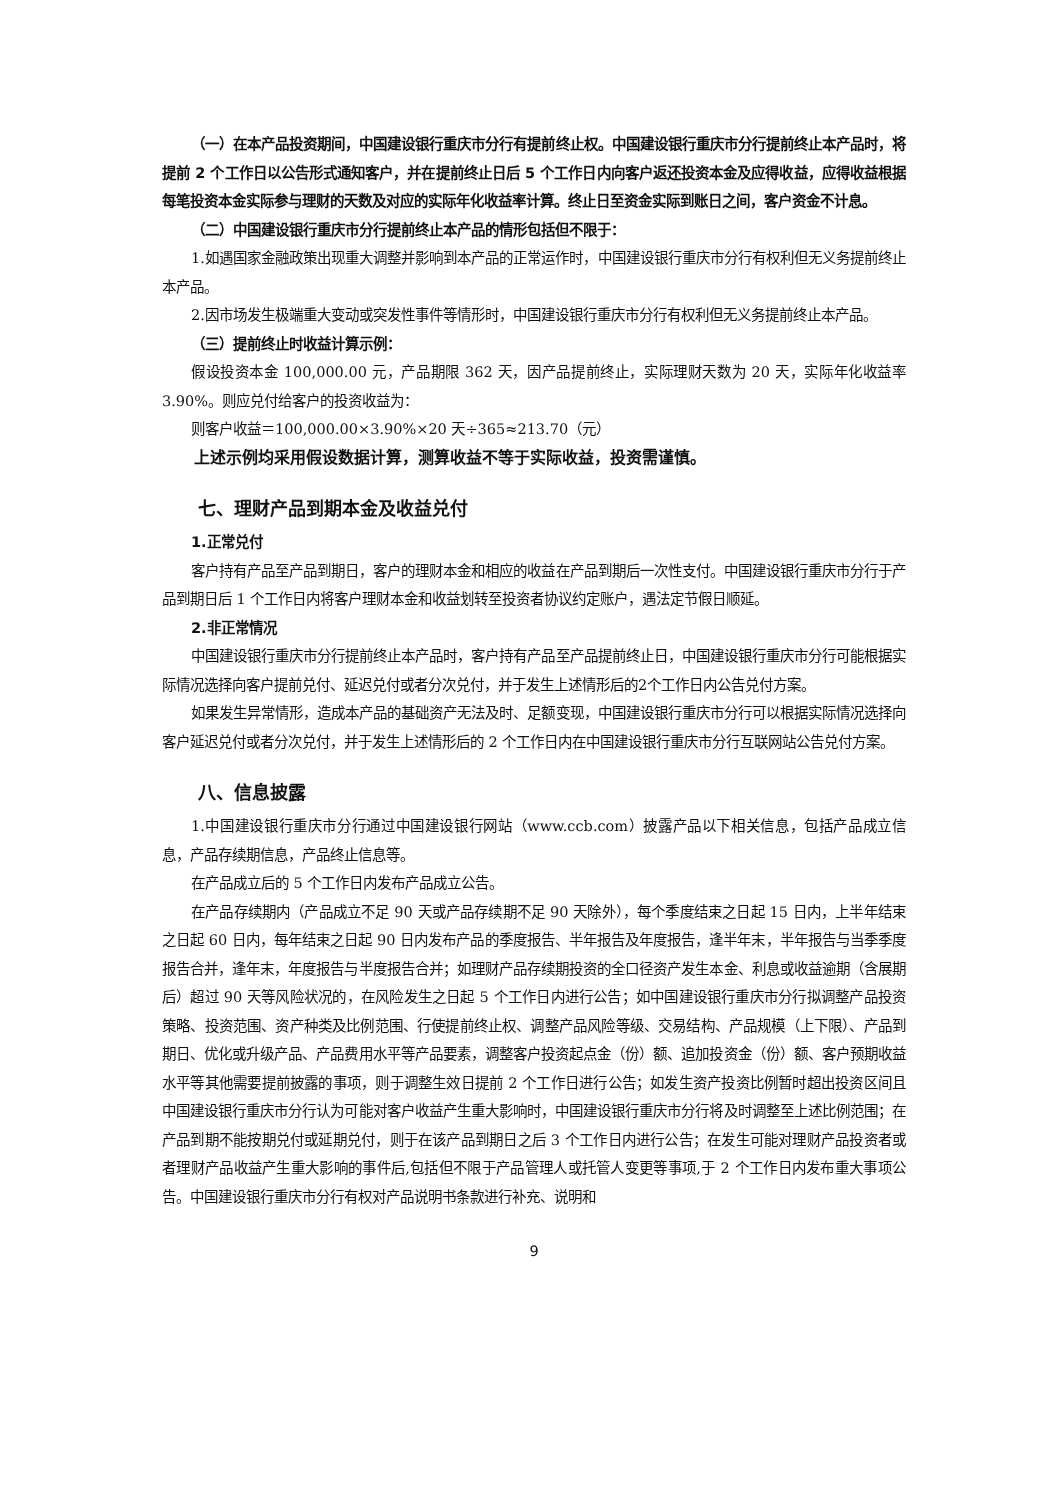（一）在本产品投资期间，中国建设银行重庆市分行有提前终止权。中国建设银行重庆市分行提前终止本产品时，将提前 2 个工作日以公告形式通知客户，并在提前终止日后 5 个工作日内向客户返还投资本金及应得收益，应得收益根据每笔投资本金实际参与理财的天数及对应的实际年化收益率计算。终止日至资金实际到账日之间，客户资金不计息。
（二）中国建设银行重庆市分行提前终止本产品的情形包括但不限于：
1.如遇国家金融政策出现重大调整并影响到本产品的正常运作时，中国建设银行重庆市分行有权利但无义务提前终止本产品。
2.因市场发生极端重大变动或突发性事件等情形时，中国建设银行重庆市分行有权利但无义务提前终止本产品。
（三）提前终止时收益计算示例：
假设投资本金 100,000.00 元，产品期限 362 天，因产品提前终止，实际理财天数为 20 天，实际年化收益率 3.90%。则应兑付给客户的投资收益为：
则客户收益＝100,000.00×3.90%×20 天÷365≈213.70（元）
上述示例均采用假设数据计算，测算收益不等于实际收益，投资需谨慎。
七、理财产品到期本金及收益兑付
1.正常兑付
客户持有产品至产品到期日，客户的理财本金和相应的收益在产品到期后一次性支付。中国建设银行重庆市分行于产品到期日后 1 个工作日内将客户理财本金和收益划转至投资者协议约定账户，遇法定节假日顺延。
2.非正常情况
中国建设银行重庆市分行提前终止本产品时，客户持有产品至产品提前终止日，中国建设银行重庆市分行可能根据实际情况选择向客户提前兑付、延迟兑付或者分次兑付，并于发生上述情形后的2个工作日内公告兑付方案。
如果发生异常情形，造成本产品的基础资产无法及时、足额变现，中国建设银行重庆市分行可以根据实际情况选择向客户延迟兑付或者分次兑付，并于发生上述情形后的 2 个工作日内在中国建设银行重庆市分行互联网站公告兑付方案。
八、信息披露
1.中国建设银行重庆市分行通过中国建设银行网站（www.ccb.com）披露产品以下相关信息，包括产品成立信息，产品存续期信息，产品终止信息等。
在产品成立后的 5 个工作日内发布产品成立公告。
在产品存续期内（产品成立不足 90 天或产品存续期不足 90 天除外），每个季度结束之日起 15 日内，上半年结束之日起 60 日内，每年结束之日起 90 日内发布产品的季度报告、半年报告及年度报告，逢半年末，半年报告与当季季度报告合并，逢年末，年度报告与半度报告合并；如理财产品存续期投资的全口径资产发生本金、利息或收益逾期（含展期后）超过 90 天等风险状况的，在风险发生之日起 5 个工作日内进行公告；如中国建设银行重庆市分行拟调整产品投资策略、投资范围、资产种类及比例范围、行使提前终止权、调整产品风险等级、交易结构、产品规模（上下限）、产品到期日、优化或升级产品、产品费用水平等产品要素，调整客户投资起点金（份）额、追加投资金（份）额、客户预期收益水平等其他需要提前披露的事项，则于调整生效日提前 2 个工作日进行公告；如发生资产投资比例暂时超出投资区间且中国建设银行重庆市分行认为可能对客户收益产生重大影响时，中国建设银行重庆市分行将及时调整至上述比例范围；在产品到期不能按期兑付或延期兑付，则于在该产品到期日之后 3 个工作日内进行公告；在发生可能对理财产品投资者或者理财产品收益产生重大影响的事件后,包括但不限于产品管理人或托管人变更等事项,于 2 个工作日内发布重大事项公告。中国建设银行重庆市分行有权对产品说明书条款进行补充、说明和
9